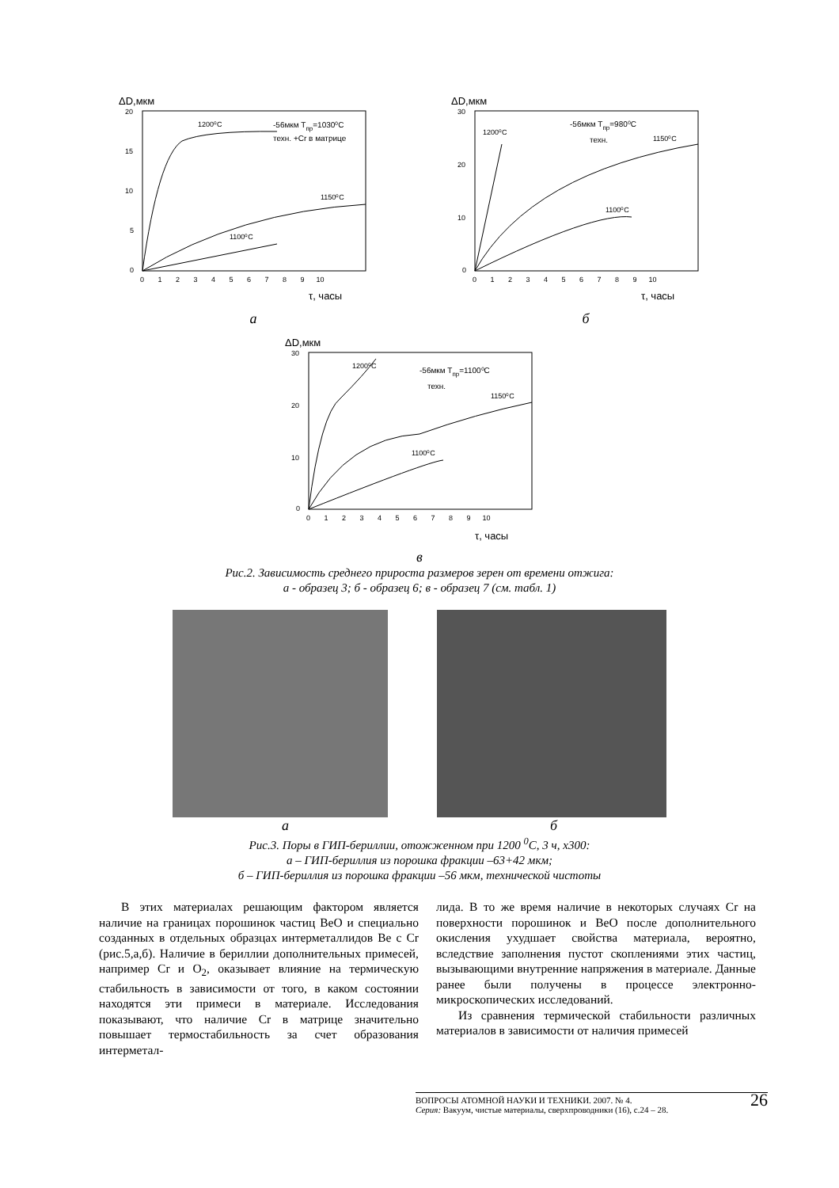ΔD,мкм
20
15
10
5
0
0 1 2 3 4 5 6 7 8 9 10
τ, часы
1200⁰C
-56мкм Тпр=1030⁰C
техн. +Cr в матрице
1150⁰C
1100⁰C
а
ΔD,мкм
30
20
10
0
0 1 2 3 4 5 6 7 8 9 10
τ, часы
1200⁰C
-56мкм Тпр=980⁰C
техн.
1150⁰C
1100⁰C
б
ΔD,мкм
30
20
10
0
0 1 2 3 4 5 6 7 8 9 10
τ, часы
1200⁰C
-56мкм Тпр=1100⁰C
техн.
1150⁰C
1100⁰C
в
Рис.2. Зависимость среднего прироста размеров зерен от времени отжига:
а - образец 3; б - образец 6; в - образец 7 (см. табл. 1)
аб
Рис.3. Поры в ГИП-бериллии, отожженном при 1200 <sup>0</sup>С, 3 ч, х300:
а – ГИП-бериллия из порошка фракции –63+42 мкм;
б – ГИП-бериллия из порошка фракции –56 мкм, технической чистоты
В этих материалах решающим фактором является наличие на границах порошинок частиц BeO и специально созданных в отдельных образцах интерметаллидов Be с Cr (рис.5,а,б). Наличие в бериллии дополнительных примесей, например Cr и O<sub>2</sub>, оказывает влияние на термическую стабильность в зависимости от того, в каком состоянии находятся эти примеси в материале. Исследования показывают, что наличие Cr в матрице значительно повышает термостабильность за счет образования интерметал-
лида. В то же время наличие в некоторых случаях Cr на поверхности порошинок и BeO после дополнительного окисления ухудшает свойства материала, вероятно, вследствие заполнения пустот скоплениями этих частиц, вызывающими внутренние напряжения в материале. Данные ранее были получены в процессе электронно-микроскопических исследований.
Из сравнения термической стабильности различных материалов в зависимости от наличия примесей
ВОПРОСЫ АТОМНОЙ НАУКИ И ТЕХНИКИ. 2007. № 4. 26
Серия: Вакуум, чистые материалы, сверхпроводники (16), с.24 – 28.